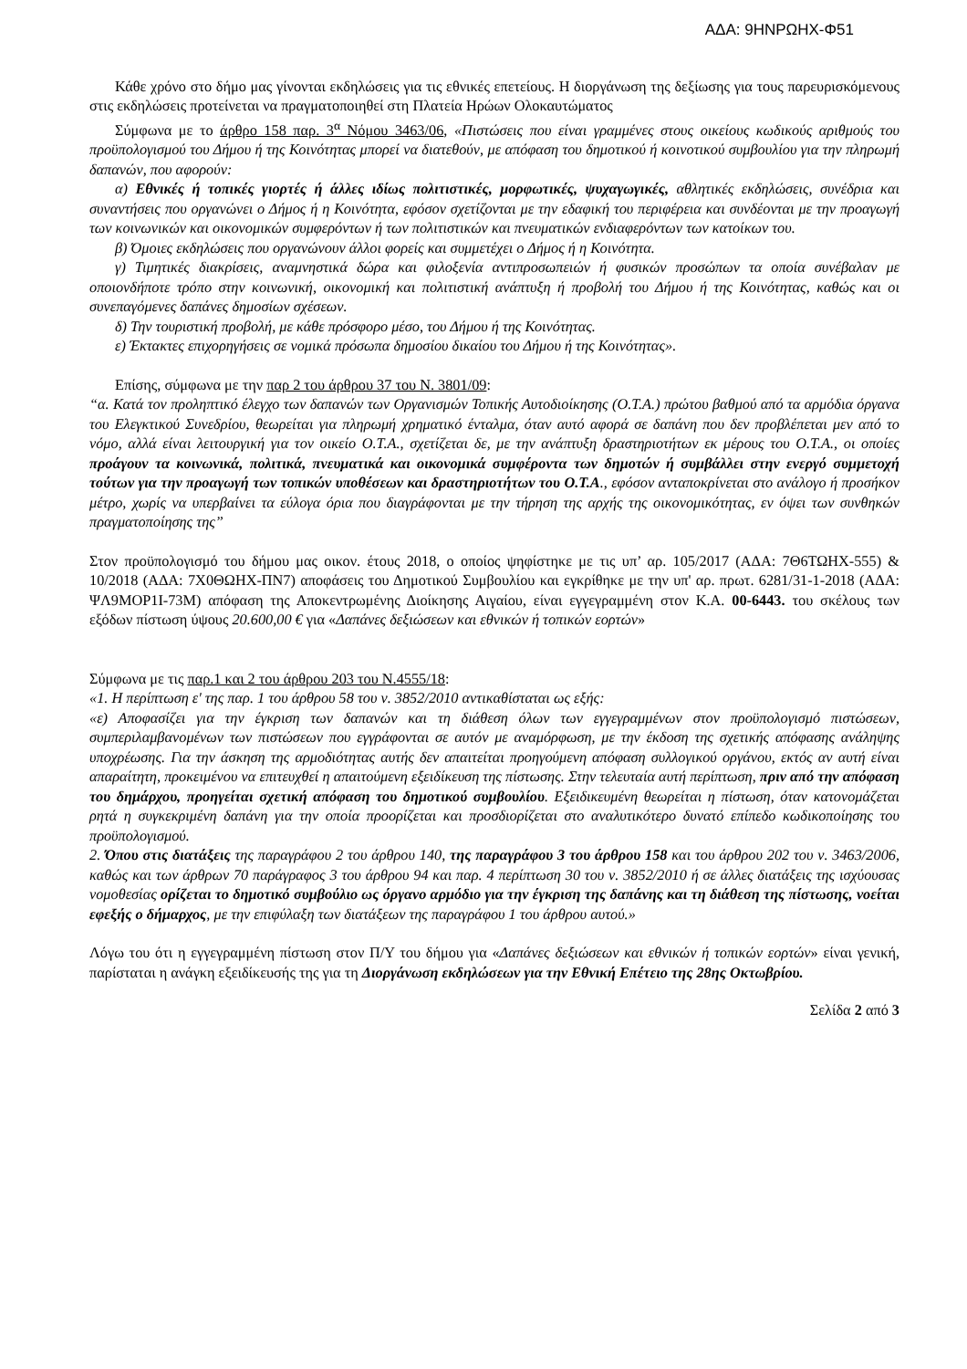ΑΔΑ: 9ΗΝΡΩΗΧ-Φ51
Κάθε χρόνο στο δήμο μας γίνονται εκδηλώσεις για τις εθνικές επετείους. Η διοργάνωση της δεξίωσης για τους παρευρισκόμενους στις εκδηλώσεις προτείνεται να πραγματοποιηθεί στη Πλατεία Ηρώων Ολοκαυτώματος
Σύμφωνα με το άρθρο 158 παρ. 3<sup>α</sup> Νόμου 3463/06, «Πιστώσεις που είναι γραμμένες στους οικείους κωδικούς αριθμούς του προϋπολογισμού του Δήμου ή της Κοινότητας μπορεί να διατεθούν, με απόφαση του δημοτικού ή κοινοτικού συμβουλίου για την πληρωμή δαπανών, που αφορούν:
α) Εθνικές ή τοπικές γιορτές ή άλλες ιδίως πολιτιστικές, μορφωτικές, ψυχαγωγικές, αθλητικές εκδηλώσεις, συνέδρια και συναντήσεις που οργανώνει ο Δήμος ή η Κοινότητα, εφόσον σχετίζονται με την εδαφική του περιφέρεια και συνδέονται με την προαγωγή των κοινωνικών και οικονομικών συμφερόντων ή των πολιτιστικών και πνευματικών ενδιαφερόντων των κατοίκων του.
β) Όμοιες εκδηλώσεις που οργανώνουν άλλοι φορείς και συμμετέχει ο Δήμος ή η Κοινότητα.
γ) Τιμητικές διακρίσεις, αναμνηστικά δώρα και φιλοξενία αντιπροσωπειών ή φυσικών προσώπων τα οποία συνέβαλαν με οποιονδήποτε τρόπο στην κοινωνική, οικονομική και πολιτιστική ανάπτυξη ή προβολή του Δήμου ή της Κοινότητας, καθώς και οι συνεπαγόμενες δαπάνες δημοσίων σχέσεων.
δ) Την τουριστική προβολή, με κάθε πρόσφορο μέσο, του Δήμου ή της Κοινότητας.
ε) Έκτακτες επιχορηγήσεις σε νομικά πρόσωπα δημοσίου δικαίου του Δήμου ή της Κοινότητας».
Επίσης, σύμφωνα με την παρ 2 του άρθρου 37 του Ν. 3801/09:
“α. Κατά τον προληπτικό έλεγχο των δαπανών των Οργανισμών Τοπικής Αυτοδιοίκησης (Ο.Τ.Α.) πρώτου βαθμού από τα αρμόδια όργανα του Ελεγκτικού Συνεδρίου, θεωρείται για πληρωμή χρηματικό ένταλμα, όταν αυτό αφορά σε δαπάνη που δεν προβλέπεται μεν από το νόμο, αλλά είναι λειτουργική για τον οικείο Ο.Τ.Α., σχετίζεται δε, με την ανάπτυξη δραστηριοτήτων εκ μέρους του Ο.Τ.Α., οι οποίες προάγουν τα κοινωνικά, πολιτικά, πνευματικά και οικονομικά συμφέροντα των δημοτών ή συμβάλλει στην ενεργό συμμετοχή τούτων για την προαγωγή των τοπικών υποθέσεων και δραστηριοτήτων του Ο.Τ.Α., εφόσον ανταποκρίνεται στο ανάλογο ή προσήκον μέτρο, χωρίς να υπερβαίνει τα εύλογα όρια που διαγράφονται με την τήρηση της αρχής της οικονομικότητας, εν όψει των συνθηκών πραγματοποίησης της”
Στον προϋπολογισμό του δήμου μας οικον. έτους 2018, ο οποίος ψηφίστηκε με τις υπ’ αρ. 105/2017 (ΑΔΑ: 7Θ6ΤΩΗΧ-555) & 10/2018 (ΑΔΑ: 7Χ0ΘΩΗΧ-ΠΝ7) αποφάσεις του Δημοτικού Συμβουλίου και εγκρίθηκε με την υπ' αρ. πρωτ. 6281/31-1-2018 (ΑΔΑ: ΨΛ9ΜΟΡ1Ι-73Μ) απόφαση της Αποκεντρωμένης Διοίκησης Αιγαίου, είναι εγγεγραμμένη στον Κ.Α. 00-6443. του σκέλους των εξόδων πίστωση ύψους 20.600,00 € για «Δαπάνες δεξιώσεων και εθνικών ή τοπικών εορτών»
Σύμφωνα με τις παρ.1 και 2 του άρθρου 203 του Ν.4555/18:
«1. Η περίπτωση ε' της παρ. 1 του άρθρου 58 του ν. 3852/2010 αντικαθίσταται ως εξής:
«ε) Αποφασίζει για την έγκριση των δαπανών και τη διάθεση όλων των εγγεγραμμένων στον προϋπολογισμό πιστώσεων, συμπεριλαμβανομένων των πιστώσεων που εγγράφονται σε αυτόν με αναμόρφωση, με την έκδοση της σχετικής απόφασης ανάληψης υποχρέωσης. Για την άσκηση της αρμοδιότητας αυτής δεν απαιτείται προηγούμενη απόφαση συλλογικού οργάνου, εκτός αν αυτή είναι απαραίτητη, προκειμένου να επιτευχθεί η απαιτούμενη εξειδίκευση της πίστωσης. Στην τελευταία αυτή περίπτωση, πριν από την απόφαση του δημάρχου, προηγείται σχετική απόφαση του δημοτικού συμβουλίου. Εξειδικευμένη θεωρείται η πίστωση, όταν κατονομάζεται ρητά η συγκεκριμένη δαπάνη για την οποία προορίζεται και προσδιορίζεται στο αναλυτικότερο δυνατό επίπεδο κωδικοποίησης του προϋπολογισμού.
2. Όπου στις διατάξεις της παραγράφου 2 του άρθρου 140, της παραγράφου 3 του άρθρου 158 και του άρθρου 202 του ν. 3463/2006, καθώς και των άρθρων 70 παράγραφος 3 του άρθρου 94 και παρ. 4 περίπτωση 30 του ν. 3852/2010 ή σε άλλες διατάξεις της ισχύουσας νομοθεσίας ορίζεται το δημοτικό συμβούλιο ως όργανο αρμόδιο για την έγκριση της δαπάνης και τη διάθεση της πίστωσης, νοείται εφεξής ο δήμαρχος, με την επιφύλαξη των διατάξεων της παραγράφου 1 του άρθρου αυτού.»
Λόγω του ότι η εγγεγραμμένη πίστωση στον Π/Υ του δήμου για «Δαπάνες δεξιώσεων και εθνικών ή τοπικών εορτών» είναι γενική, παρίσταται η ανάγκη εξειδίκευσής της για τη Διοργάνωση εκδηλώσεων για την Εθνική Επέτειο της 28ης Οκτωβρίου.
Σελίδα 2 από 3